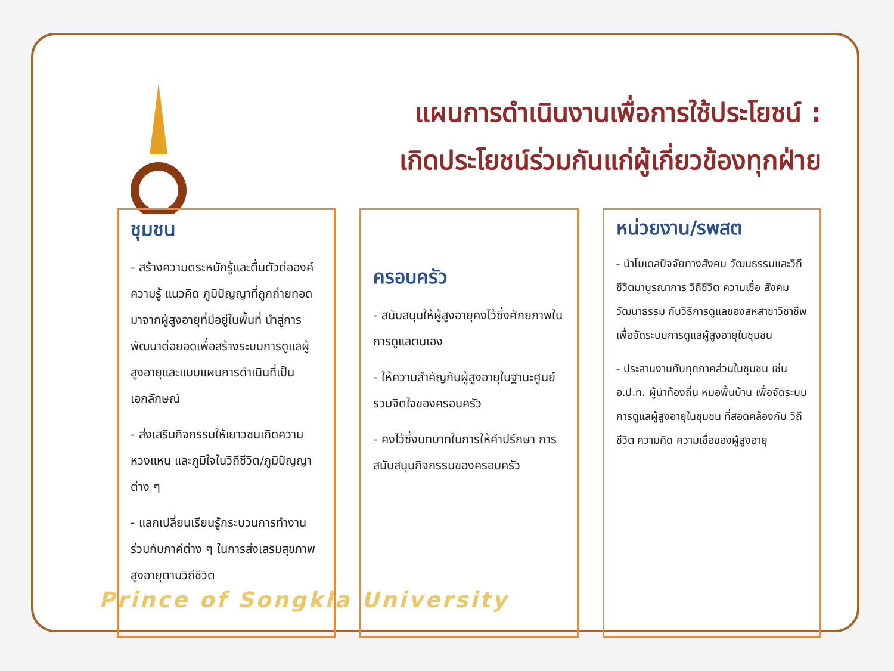แผนการดำเนินงานเพื่อการใช้ประโยชน์ :
เกิดประโยชน์ร่วมกันแก่ผู้เกี่ยวข้องทุกฝ่าย
ชุมชน
- สร้างความตระหนักรู้และตื่นตัวต่อองค์ความรู้ แนวคิด ภูมิปัญญาที่ถูกถ่ายทอดมาจากผู้สูงอายุที่มีอยู่ในพื้นที่ นำสู่การพัฒนาต่อยอดเพื่อสร้างระบบการดูแลผู้สูงอายุและแบบแผนการดำเนินที่เป็นเอกลักษณ์
- ส่งเสริมกิจกรรมให้เยาวชนเกิดความหวงแหน และภูมิใจในวิถีชีวิต/ภูมิปัญญาต่าง ๆ
- แลกเปลี่ยนเรียนรู้กระบวนการทำงานร่วมกับภาคีต่าง ๆ ในการส่งเสริมสุขภาพสูงอายุตามวิถีชีวิต
ครอบครัว
- สนับสนุนให้ผู้สูงอายุคงไว้ซึ่งศักยภาพในการดูแลตนเอง
- ให้ความสำคัญกับผู้สูงอายุในฐานะศูนย์รวมจิตใจของครอบครัว
- คงไว้ซึ่งบทบาทในการให้คำปรึกษา การสนับสนุนกิจกรรมของครอบครัว
หน่วยงาน/รพสต
- นำโมเดลปัจจัยทางสังคม วัฒนธรรมและวิถีชีวิตมาบูรณาการ วิถีชีวิต ความเชื่อ สังคมวัฒนาธรรม กับวิธีการดูแลของสหสาขาวิชาชีพ เพื่อจัดระบบการดูแลผู้สูงอายุในชุมชน
- ประสานงานกับทุกภาคส่วนในชุมชน เช่น อ.ป.ท. ผู้นำท้องถิ่น หมอพื้นบ้าน เพื่อจัดระบบการดูแลผู้สูงอายุในชุมชน ที่สอดคล้องกับ วิถีชีวิต ความคิด ความเชื่อของผู้สูงอายุ
Prince of Songkla University